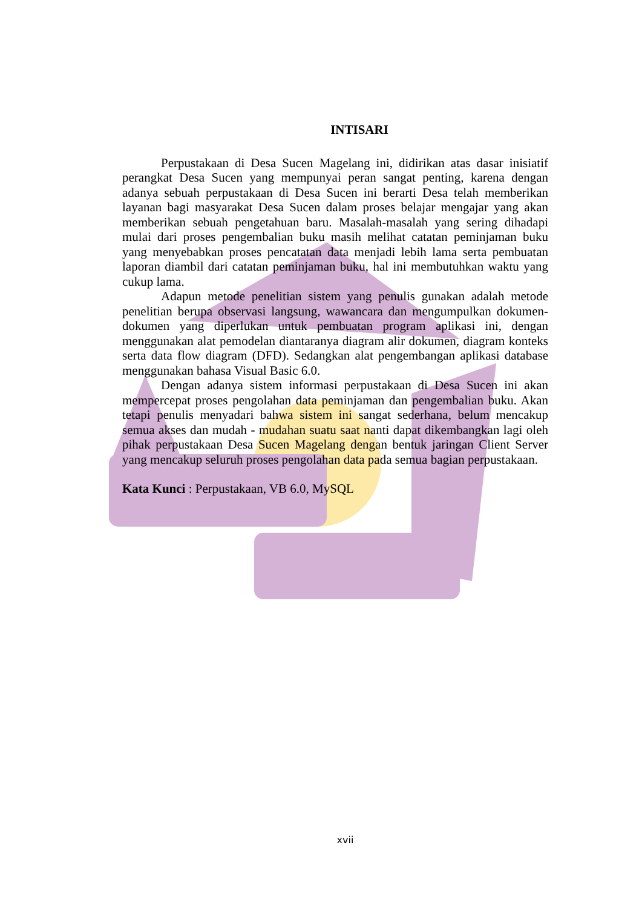INTISARI
Perpustakaan di Desa Sucen Magelang ini, didirikan atas dasar inisiatif perangkat Desa Sucen yang mempunyai peran sangat penting, karena dengan adanya sebuah perpustakaan di Desa Sucen ini berarti Desa telah memberikan layanan bagi masyarakat Desa Sucen dalam proses belajar mengajar yang akan memberikan sebuah pengetahuan baru. Masalah-masalah yang sering dihadapi mulai dari proses pengembalian buku masih melihat catatan peminjaman buku yang menyebabkan proses pencatatan data menjadi lebih lama serta pembuatan laporan diambil dari catatan peminjaman buku, hal ini membutuhkan waktu yang cukup lama.
Adapun metode penelitian sistem yang penulis gunakan adalah metode penelitian berupa observasi langsung, wawancara dan mengumpulkan dokumen-dokumen yang diperlukan untuk pembuatan program aplikasi ini, dengan menggunakan alat pemodelan diantaranya diagram alir dokumen, diagram konteks serta data flow diagram (DFD). Sedangkan alat pengembangan aplikasi database menggunakan bahasa Visual Basic 6.0.
Dengan adanya sistem informasi perpustakaan di Desa Sucen ini akan mempercepat proses pengolahan data peminjaman dan pengembalian buku. Akan tetapi penulis menyadari bahwa sistem ini sangat sederhana, belum mencakup semua akses dan mudah - mudahan suatu saat nanti dapat dikembangkan lagi oleh pihak perpustakaan Desa Sucen Magelang dengan bentuk jaringan Client Server yang mencakup seluruh proses pengolahan data pada semua bagian perpustakaan.
Kata Kunci : Perpustakaan, VB 6.0, MySQL
xvii